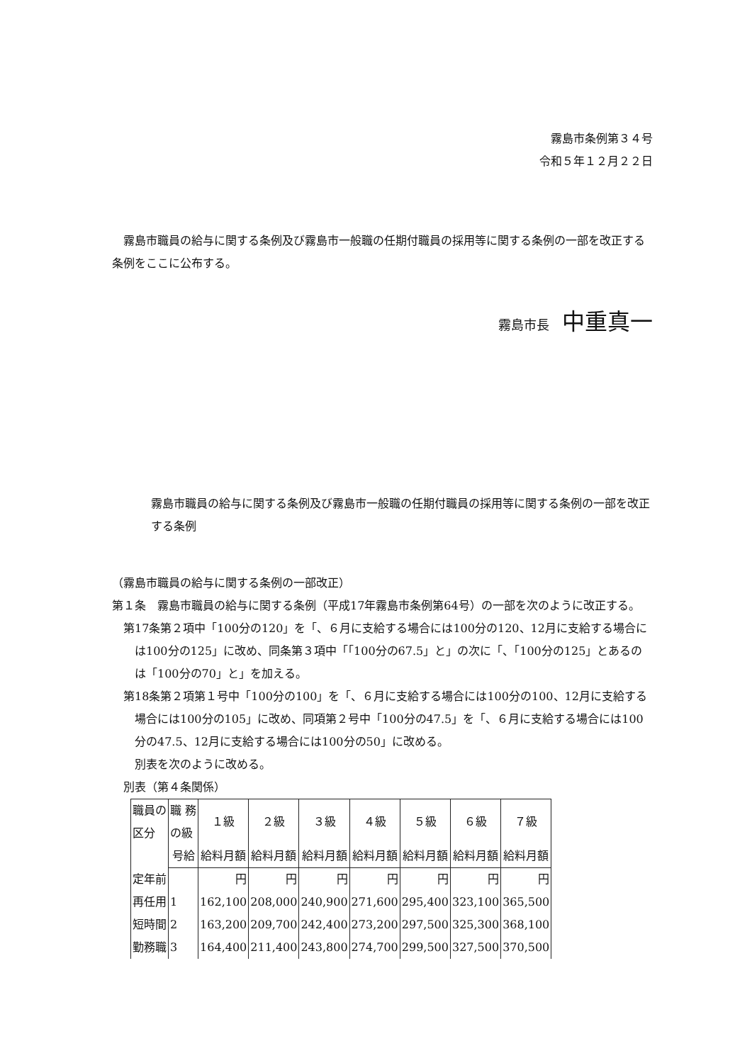霧島市条例第３４号
令和５年１２月２２日
霧島市職員の給与に関する条例及び霧島市一般職の任期付職員の採用等に関する条例の一部を改正する条例をここに公布する。
霧島市長　中重真一
霧島市職員の給与に関する条例及び霧島市一般職の任期付職員の採用等に関する条例の一部を改正する条例
（霧島市職員の給与に関する条例の一部改正）
第１条　霧島市職員の給与に関する条例（平成17年霧島市条例第64号）の一部を次のように改正する。
第17条第２項中「100分の120」を「、６月に支給する場合には100分の120、12月に支給する場合には100分の125」に改め、同条第３項中「「100分の67.5」と」の次に「、「100分の125」とあるのは「100分の70」と」を加える。
第18条第２項第１号中「100分の100」を「、６月に支給する場合には100分の100、12月に支給する場合には100分の105」に改め、同項第２号中「100分の47.5」を「、６月に支給する場合には100分の47.5、12月に支給する場合には100分の50」に改める。
別表を次のように改める。
別表（第４条関係）
| 職員の 区分 | 職 務 の級 | １級 | ２級 | ３級 | ４級 | ５級 | ６級 | ７級 |
| --- | --- | --- | --- | --- | --- | --- | --- | --- |
| | 号給 | 給料月額 | 給料月額 | 給料月額 | 給料月額 | 給料月額 | 給料月額 | 給料月額 |
| 定年前 | | 円 | 円 | 円 | 円 | 円 | 円 | 円 |
| 再任用 | 1 | 162,100 | 208,000 | 240,900 | 271,600 | 295,400 | 323,100 | 365,500 |
| 短時間 | 2 | 163,200 | 209,700 | 242,400 | 273,200 | 297,500 | 325,300 | 368,100 |
| 勤務職 | 3 | 164,400 | 211,400 | 243,800 | 274,700 | 299,500 | 327,500 | 370,500 |